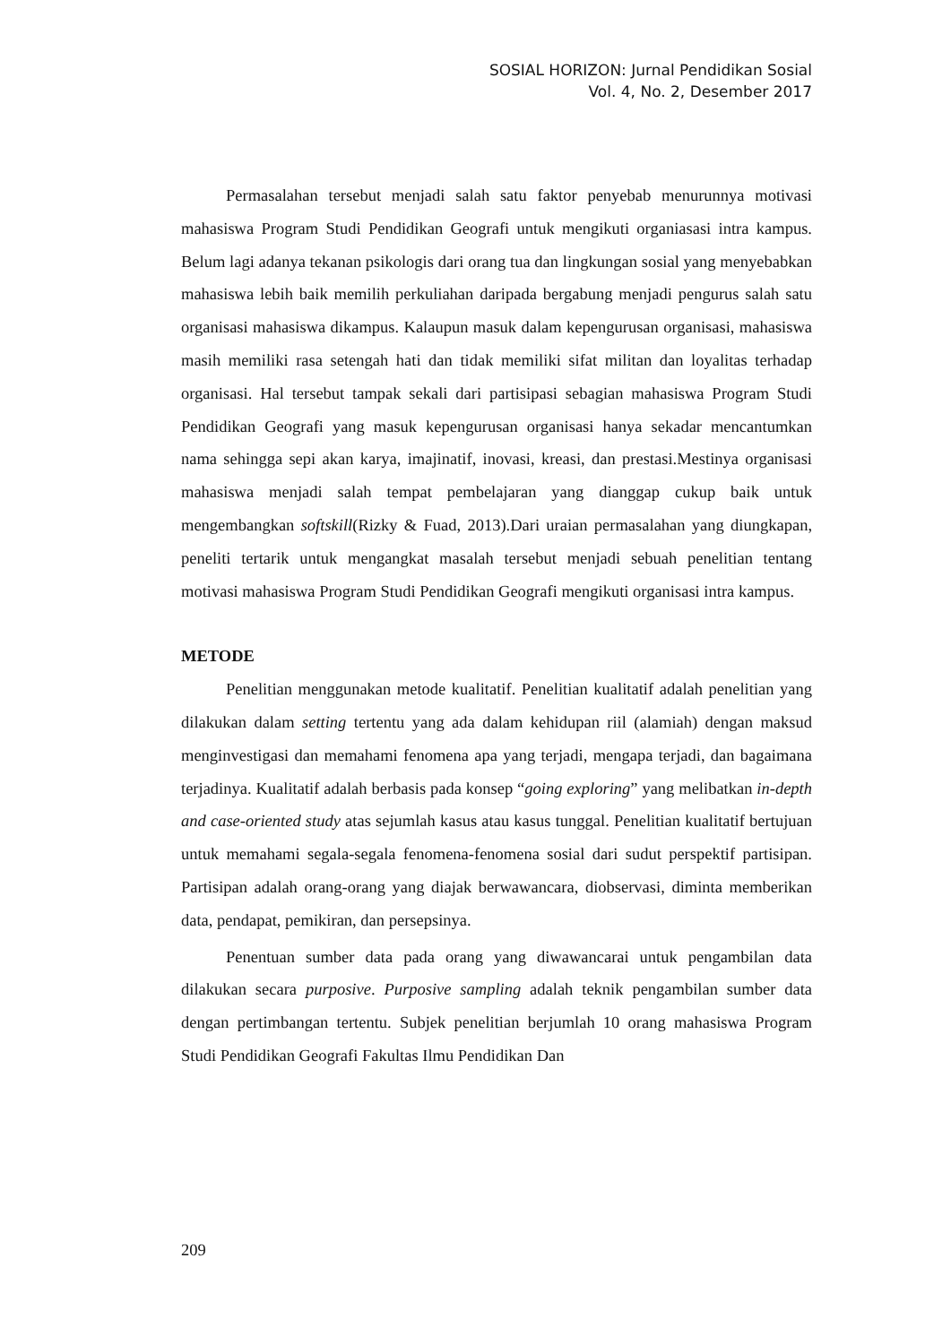SOSIAL HORIZON: Jurnal Pendidikan Sosial
Vol. 4, No. 2, Desember 2017
Permasalahan tersebut menjadi salah satu faktor penyebab menurunnya motivasi mahasiswa Program Studi Pendidikan Geografi untuk mengikuti organiasasi intra kampus. Belum lagi adanya tekanan psikologis dari orang tua dan lingkungan sosial yang menyebabkan mahasiswa lebih baik memilih perkuliahan daripada bergabung menjadi pengurus salah satu organisasi mahasiswa dikampus. Kalaupun masuk dalam kepengurusan organisasi, mahasiswa masih memiliki rasa setengah hati dan tidak memiliki sifat militan dan loyalitas terhadap organisasi. Hal tersebut tampak sekali dari partisipasi sebagian mahasiswa Program Studi Pendidikan Geografi yang masuk kepengurusan organisasi hanya sekadar mencantumkan nama sehingga sepi akan karya, imajinatif, inovasi, kreasi, dan prestasi.Mestinya organisasi mahasiswa menjadi salah tempat pembelajaran yang dianggap cukup baik untuk mengembangkan softskill(Rizky & Fuad, 2013).Dari uraian permasalahan yang diungkapan, peneliti tertarik untuk mengangkat masalah tersebut menjadi sebuah penelitian tentang motivasi mahasiswa Program Studi Pendidikan Geografi mengikuti organisasi intra kampus.
METODE
Penelitian menggunakan metode kualitatif. Penelitian kualitatif adalah penelitian yang dilakukan dalam setting tertentu yang ada dalam kehidupan riil (alamiah) dengan maksud menginvestigasi dan memahami fenomena apa yang terjadi, mengapa terjadi, dan bagaimana terjadinya. Kualitatif adalah berbasis pada konsep “going exploring” yang melibatkan in-depth and case-oriented study atas sejumlah kasus atau kasus tunggal. Penelitian kualitatif bertujuan untuk memahami segala-segala fenomena-fenomena sosial dari sudut perspektif partisipan. Partisipan adalah orang-orang yang diajak berwawancara, diobservasi, diminta memberikan data, pendapat, pemikiran, dan persepsinya.
Penentuan sumber data pada orang yang diwawancarai untuk pengambilan data dilakukan secara purposive. Purposive sampling adalah teknik pengambilan sumber data dengan pertimbangan tertentu. Subjek penelitian berjumlah 10 orang mahasiswa Program Studi Pendidikan Geografi Fakultas Ilmu Pendidikan Dan
209